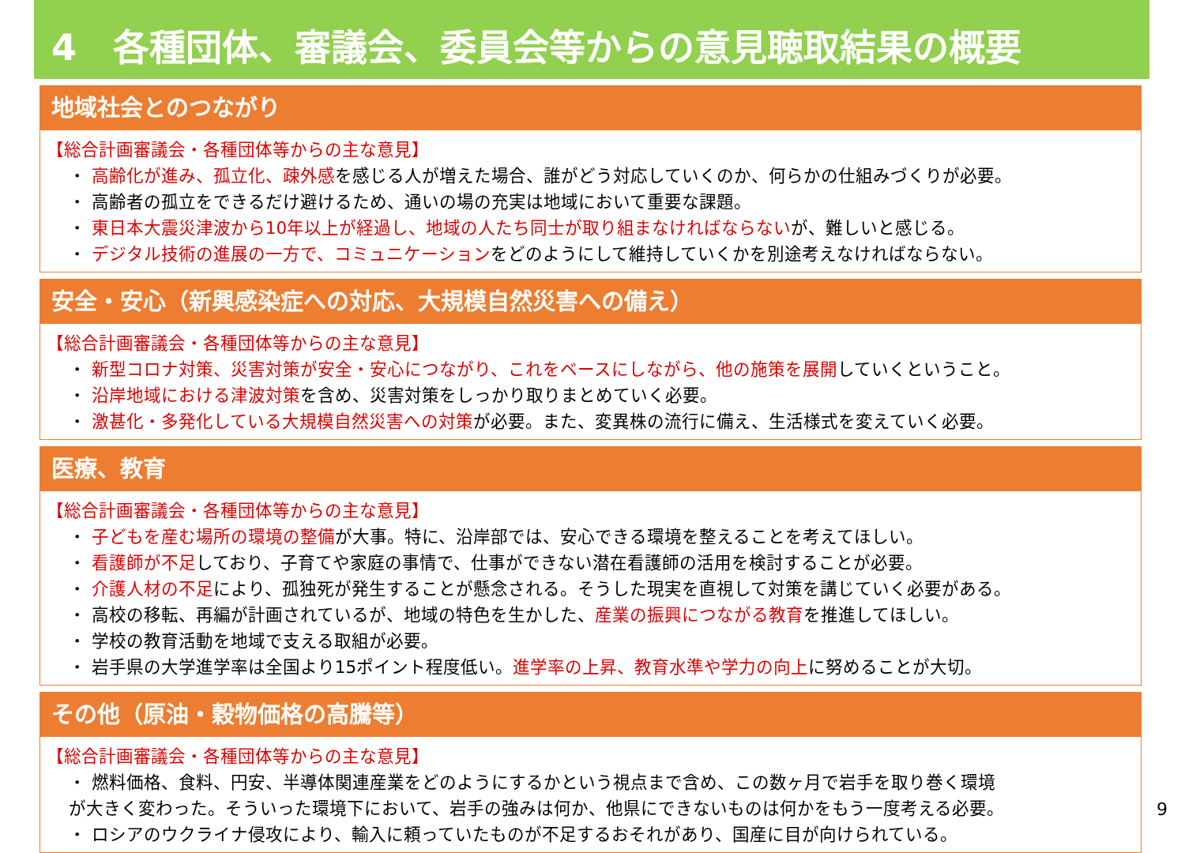4　各種団体、審議会、委員会等からの意見聴取結果の概要
地域社会とのつながり
【総合計画審議会・各種団体等からの主な意見】
・ 高齢化が進み、孤立化、疎外感を感じる人が増えた場合、誰がどう対応していくのか、何らかの仕組みづくりが必要。
・ 高齢者の孤立をできるだけ避けるため、通いの場の充実は地域において重要な課題。
・ 東日本大震災津波から10年以上が経過し、地域の人たち同士が取り組まなければならないが、難しいと感じる。
・ デジタル技術の進展の一方で、コミュニケーションをどのようにして維持していくかを別途考えなければならない。
安全・安心（新興感染症への対応、大規模自然災害への備え）
【総合計画審議会・各種団体等からの主な意見】
・ 新型コロナ対策、災害対策が安全・安心につながり、これをベースにしながら、他の施策を展開していくということ。
・ 沿岸地域における津波対策を含め、災害対策をしっかり取りまとめていく必要。
・ 激甚化・多発化している大規模自然災害への対策が必要。また、変異株の流行に備え、生活様式を変えていく必要。
医療、教育
【総合計画審議会・各種団体等からの主な意見】
・ 子どもを産む場所の環境の整備が大事。特に、沿岸部では、安心できる環境を整えることを考えてほしい。
・ 看護師が不足しており、子育てや家庭の事情で、仕事ができない潜在看護師の活用を検討することが必要。
・ 介護人材の不足により、孤独死が発生することが懸念される。そうした現実を直視して対策を講じていく必要がある。
・ 高校の移転、再編が計画されているが、地域の特色を生かした、産業の振興につながる教育を推進してほしい。
・ 学校の教育活動を地域で支える取組が必要。
・ 岩手県の大学進学率は全国より15ポイント程度低い。進学率の上昇、教育水準や学力の向上に努めることが大切。
その他（原油・穀物価格の高騰等）
【総合計画審議会・各種団体等からの主な意見】
・ 燃料価格、食料、円安、半導体関連産業をどのようにするかという視点まで含め、この数ヶ月で岩手を取り巻く環境
が大きく変わった。そういった環境下において、岩手の強みは何か、他県にできないものは何かをもう一度考える必要。
・ ロシアのウクライナ侵攻により、輸入に頼っていたものが不足するおそれがあり、国産に目が向けられている。
9